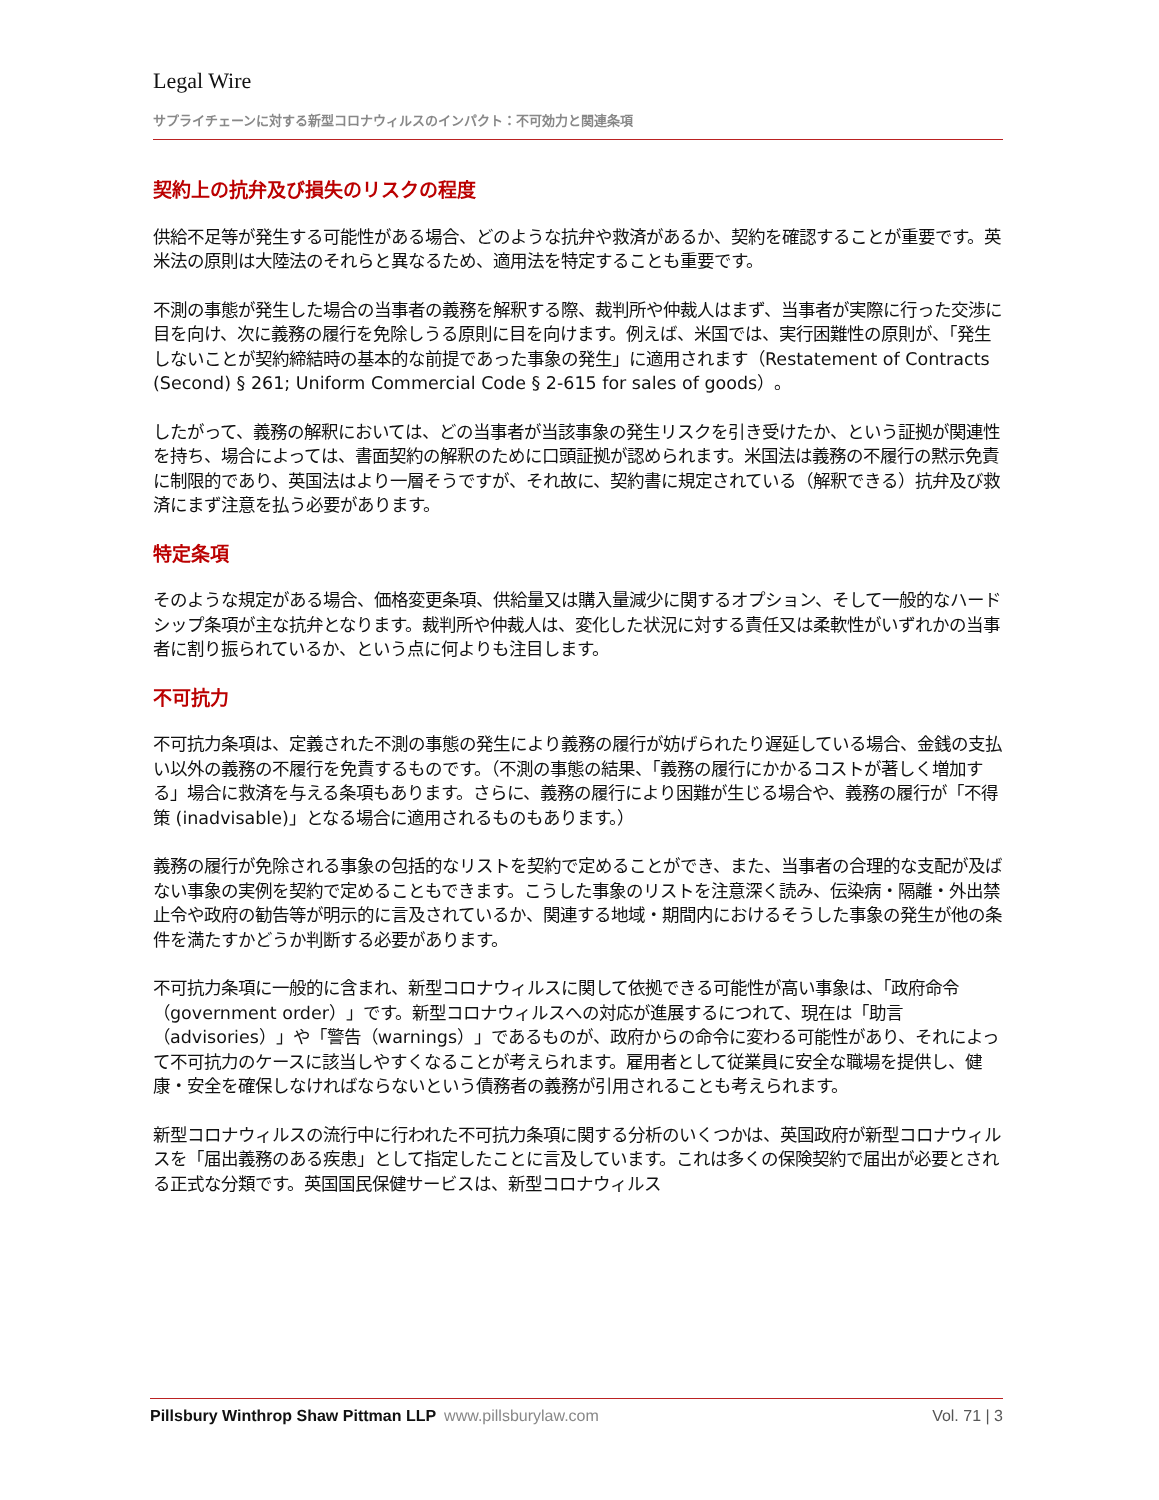Legal Wire
サプライチェーンに対する新型コロナウィルスのインパクト：不可効力と関連条項
契約上の抗弁及び損失のリスクの程度
供給不足等が発生する可能性がある場合、どのような抗弁や救済があるか、契約を確認することが重要です。英米法の原則は大陸法のそれらと異なるため、適用法を特定することも重要です。
不測の事態が発生した場合の当事者の義務を解釈する際、裁判所や仲裁人はまず、当事者が実際に行った交渉に目を向け、次に義務の履行を免除しうる原則に目を向けます。例えば、米国では、実行困難性の原則が、「発生しないことが契約締結時の基本的な前提であった事象の発生」に適用されます（Restatement of Contracts (Second) § 261; Uniform Commercial Code § 2-615 for sales of goods）。
したがって、義務の解釈においては、どの当事者が当該事象の発生リスクを引き受けたか、という証拠が関連性を持ち、場合によっては、書面契約の解釈のために口頭証拠が認められます。米国法は義務の不履行の黙示免責に制限的であり、英国法はより一層そうですが、それ故に、契約書に規定されている（解釈できる）抗弁及び救済にまず注意を払う必要があります。
特定条項
そのような規定がある場合、価格変更条項、供給量又は購入量減少に関するオプション、そして一般的なハードシップ条項が主な抗弁となります。裁判所や仲裁人は、変化した状況に対する責任又は柔軟性がいずれかの当事者に割り振られているか、という点に何よりも注目します。
不可抗力
不可抗力条項は、定義された不測の事態の発生により義務の履行が妨げられたり遅延している場合、金銭の支払い以外の義務の不履行を免責するものです。（不測の事態の結果、「義務の履行にかかるコストが著しく増加する」場合に救済を与える条項もあります。さらに、義務の履行により困難が生じる場合や、義務の履行が「不得策 (inadvisable)」となる場合に適用されるものもあります。）
義務の履行が免除される事象の包括的なリストを契約で定めることができ、また、当事者の合理的な支配が及ばない事象の実例を契約で定めることもできます。こうした事象のリストを注意深く読み、伝染病・隔離・外出禁止令や政府の勧告等が明示的に言及されているか、関連する地域・期間内におけるそうした事象の発生が他の条件を満たすかどうか判断する必要があります。
不可抗力条項に一般的に含まれ、新型コロナウィルスに関して依拠できる可能性が高い事象は、「政府命令（government order）」です。新型コロナウィルスへの対応が進展するにつれて、現在は「助言（advisories）」や「警告（warnings）」であるものが、政府からの命令に変わる可能性があり、それによって不可抗力のケースに該当しやすくなることが考えられます。雇用者として従業員に安全な職場を提供し、健康・安全を確保しなければならないという債務者の義務が引用されることも考えられます。
新型コロナウィルスの流行中に行われた不可抗力条項に関する分析のいくつかは、英国政府が新型コロナウィルスを「届出義務のある疾患」として指定したことに言及しています。これは多くの保険契約で届出が必要とされる正式な分類です。英国国民保健サービスは、新型コロナウィルス
Pillsbury Winthrop Shaw Pittman LLP www.pillsburylaw.com
Vol. 71 | 3